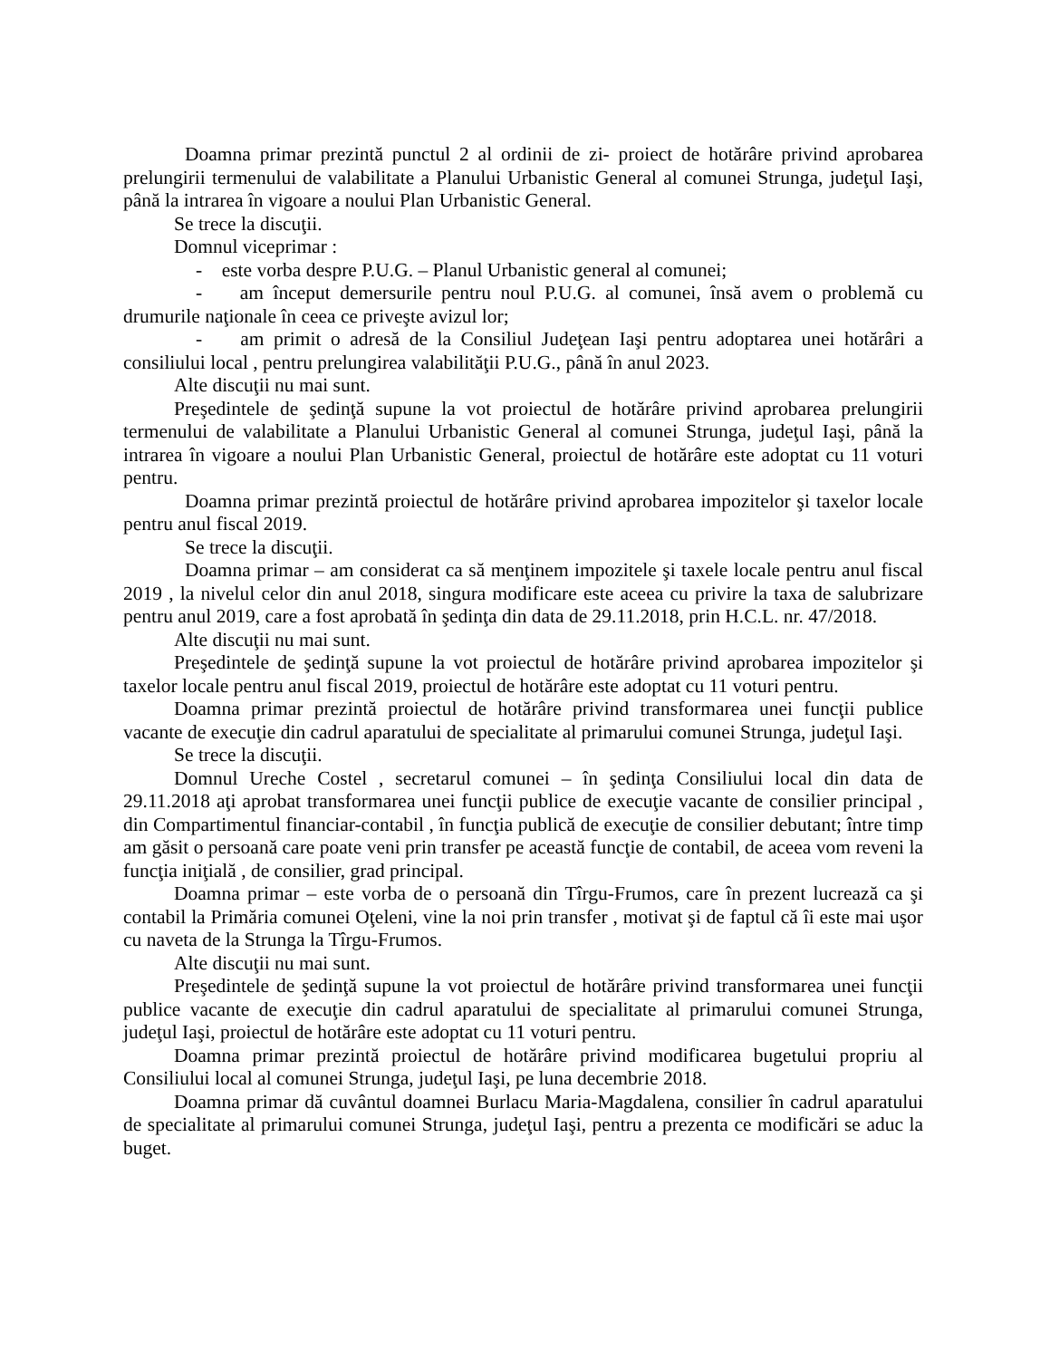Doamna primar prezintă punctul 2 al ordinii de zi- proiect de hotărâre privind aprobarea prelungirii termenului de valabilitate a Planului Urbanistic General al comunei Strunga, judeţul Iaşi, până la intrarea în vigoare a noului Plan Urbanistic General.
Se trece la discuţii.
Domnul viceprimar :
- este vorba despre P.U.G. – Planul Urbanistic general al comunei;
- am început demersurile pentru noul P.U.G. al comunei, însă avem o problemă cu drumurile naţionale în ceea ce priveşte avizul lor;
- am primit o adresă de la Consiliul Judeţean Iaşi pentru adoptarea unei hotărâri a consiliului local , pentru prelungirea valabilităţii P.U.G., până în anul 2023.
Alte discuţii nu mai sunt.
Preşedintele de şedinţă supune la vot proiectul de hotărâre privind aprobarea prelungirii termenului de valabilitate a Planului Urbanistic General al comunei Strunga, judeţul Iaşi, până la intrarea în vigoare a noului Plan Urbanistic General, proiectul de hotărâre este adoptat cu 11 voturi pentru.
Doamna primar prezintă proiectul de hotărâre privind aprobarea impozitelor şi taxelor locale pentru anul fiscal 2019.
Se trece la discuţii.
Doamna primar – am considerat ca să menţinem impozitele şi taxele locale pentru anul fiscal 2019 , la nivelul celor din anul 2018, singura modificare este aceea cu privire la taxa de salubrizare pentru anul 2019, care a fost aprobată în şedinţa din data de 29.11.2018, prin H.C.L. nr. 47/2018.
Alte discuţii nu mai sunt.
Preşedintele de şedinţă supune la vot proiectul de hotărâre privind aprobarea impozitelor şi taxelor locale pentru anul fiscal 2019, proiectul de hotărâre este adoptat cu 11 voturi pentru.
Doamna primar prezintă proiectul de hotărâre privind transformarea unei funcţii publice vacante de execuţie din cadrul aparatului de specialitate al primarului comunei Strunga, judeţul Iaşi.
Se trece la discuţii.
Domnul Ureche Costel , secretarul comunei – în şedinţa Consiliului local din data de 29.11.2018 aţi aprobat transformarea unei funcţii publice de execuţie vacante de consilier principal , din Compartimentul financiar-contabil , în funcţia publică de execuţie de consilier debutant; între timp am găsit o persoană care poate veni prin transfer pe această funcţie de contabil, de aceea vom reveni la funcţia iniţială , de consilier, grad principal.
Doamna primar – este vorba de o persoană din Tîrgu-Frumos, care în prezent lucrează ca şi contabil la Primăria comunei Oţeleni, vine la noi prin transfer , motivat şi de faptul că îi este mai uşor cu naveta de la Strunga la Tîrgu-Frumos.
Alte discuţii nu mai sunt.
Preşedintele de şedinţă supune la vot proiectul de hotărâre privind transformarea unei funcţii publice vacante de execuţie din cadrul aparatului de specialitate al primarului comunei Strunga, judeţul Iaşi, proiectul de hotărâre este adoptat cu 11 voturi pentru.
Doamna primar prezintă proiectul de hotărâre privind modificarea bugetului propriu al Consiliului local al comunei Strunga, judeţul Iaşi, pe luna decembrie 2018.
Doamna primar dă cuvântul doamnei Burlacu Maria-Magdalena, consilier în cadrul aparatului de specialitate al primarului comunei Strunga, judeţul Iaşi, pentru a prezenta ce modificări se aduc la buget.